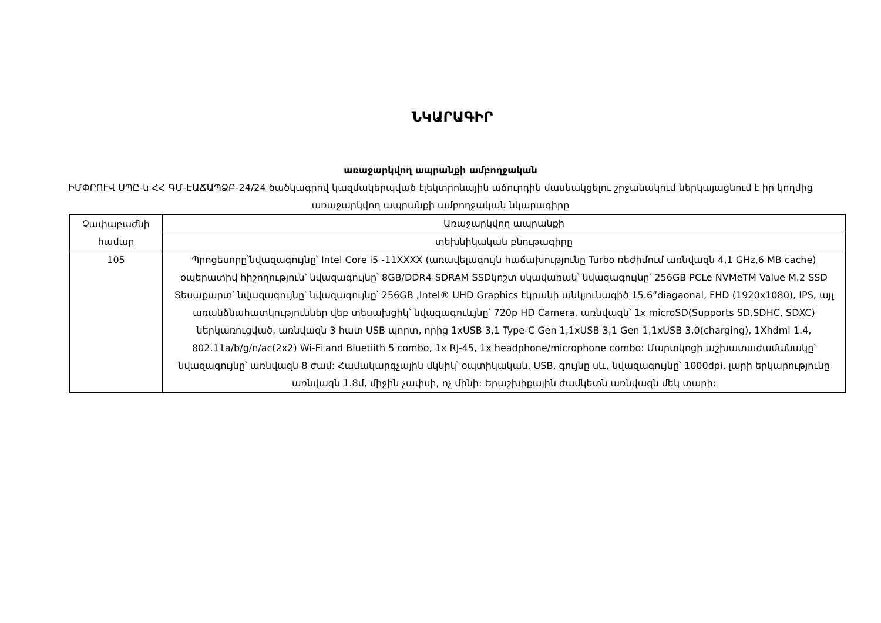ՆԿԱՐԱԳԻՐ
առաջարկվող ապրանքի ամբողջական
ԻՄՓՐՈՒՎ ՍՊԸ-ն ՀՀ ԳՄ-ԷԱՃԱՊՁԲ-24/24 ծածկագրով կազմակերպված էլեկտրոնային աճուրդին մասնակցելու շրջանակում ներկայացնում է իր կողմից առաջարկվող ապրանքի ամբողջական նկարագիրը
| Չափաբաժնի համար | Առաջարկվող ապրանքի |
| --- | --- |
| | տեխնիկական բնութագիրը |
| 105 | Պրոցեսորը՝նվազագույնը՝ Intel Core i5 -11XXXX (առավելագույն հաճախությունը Turbo ռեժիմում առնվազն 4,1 GHz,6 MB cache) օպերատիվ հիշողություն՝ նվազագույնը՝ 8GB/DDR4-SDRAM SSDկոշտ սկավառակ՝ նվազագույնը՝ 256GB PCLe NVMeTM Value M.2 SSD Տեսաքարտ՝ նվազագույնը՝ նվազագույնը՝ 256GB ,Intel® UHD Graphics էկրանի անկյունագիծ 15.6”diagaonal, FHD (1920x1080), IPS, այլ առանձնահատկություններ վեբ տեսախցիկ՝ նվազագուևյնը՝ 720p HD Camera, առնվազն՝ 1x microSD(Supports SD,SDHC, SDXC) ներկառուցված, առնվազն 3 հատ USB պորտ, որից 1xUSB 3,1 Type-C Gen 1,1xUSB 3,1 Gen 1,1xUSB 3,0(charging), 1Xhdml 1.4, 802.11a/b/g/n/ac(2x2) Wi-Fi and Bluetiith 5 combo, 1x RJ-45, 1x headphone/microphone combo: Մարտկոցի աշխատաժամանակը՝ նվազագույնը՝ առնվազն 8 ժամ: Համակարգչային մկնիկ՝ օպտիկական, USB, գույնը սև, նվազագույնը՝ 1000dpi, լարի երկարությունը առնվազն 1.8մ, միջին չափսի, ոչ մինի: Երաշխիքային ժամկետն առնվազն մեկ տարի: |